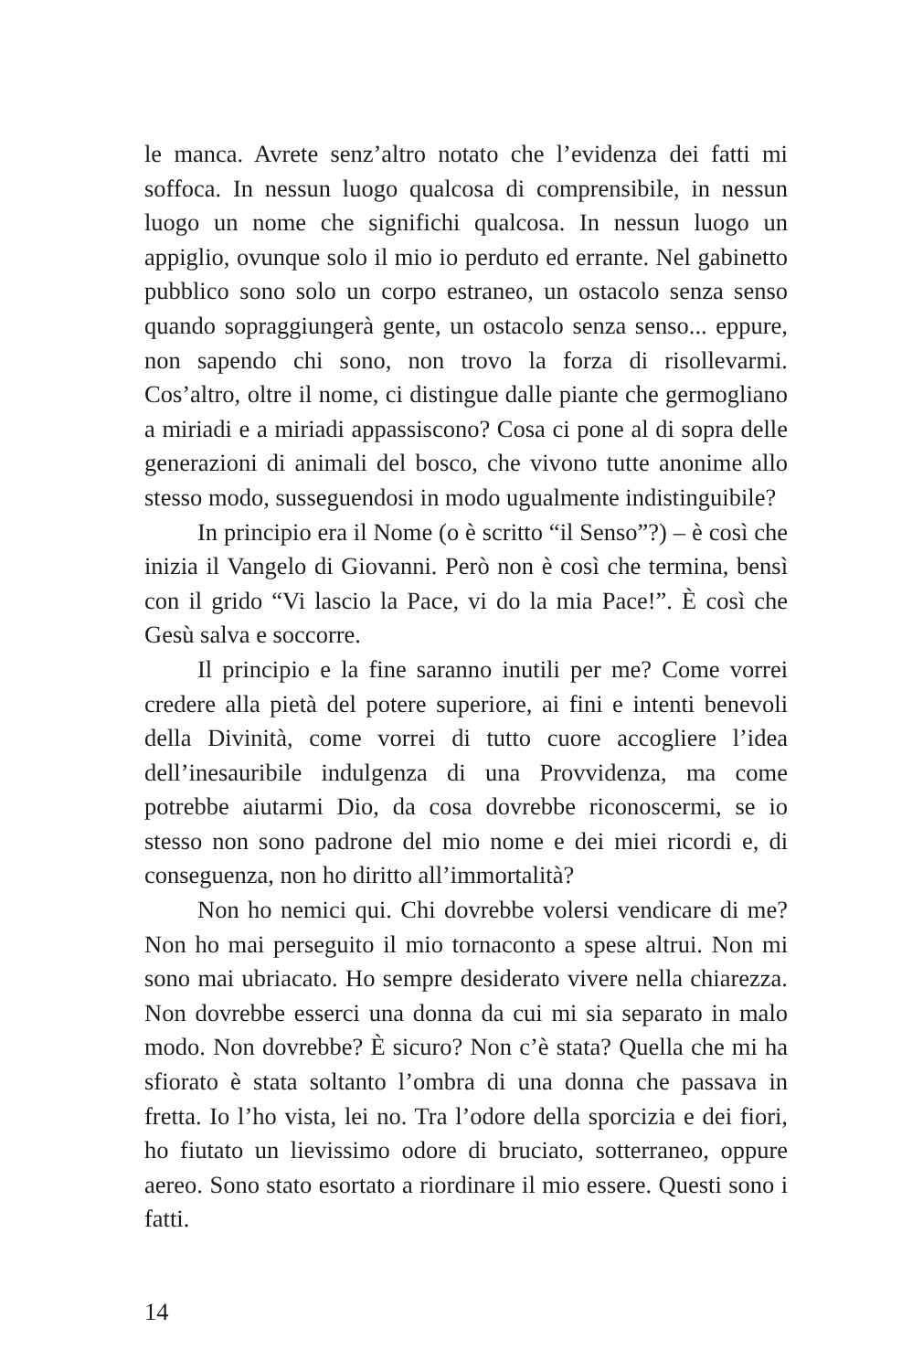le manca. Avrete senz’altro notato che l’evidenza dei fatti mi soffoca. In nessun luogo qualcosa di comprensibile, in nessun luogo un nome che significhi qualcosa. In nessun luogo un appiglio, ovunque solo il mio io perduto ed errante. Nel gabinetto pubblico sono solo un corpo estraneo, un ostacolo senza senso quando sopraggiungerà gente, un ostacolo senza senso... eppure, non sapendo chi sono, non trovo la forza di risollevarmi. Cos’altro, oltre il nome, ci distingue dalle piante che germogliano a miriadi e a miriadi appassiscono? Cosa ci pone al di sopra delle generazioni di animali del bosco, che vivono tutte anonime allo stesso modo, susseguendosi in modo ugualmente indistinguibile?
In principio era il Nome (o è scritto “il Senso”?) – è così che inizia il Vangelo di Giovanni. Però non è così che termina, bensì con il grido “Vi lascio la Pace, vi do la mia Pace!”. È così che Gesù salva e soccorre.
Il principio e la fine saranno inutili per me? Come vorrei credere alla pietà del potere superiore, ai fini e intenti benevoli della Divinità, come vorrei di tutto cuore accogliere l’idea dell’inesauribile indulgenza di una Provvidenza, ma come potrebbe aiutarmi Dio, da cosa dovrebbe riconoscermi, se io stesso non sono padrone del mio nome e dei miei ricordi e, di conseguenza, non ho diritto all’immortalità?
Non ho nemici qui. Chi dovrebbe volersi vendicare di me? Non ho mai perseguito il mio tornaconto a spese altrui. Non mi sono mai ubriacato. Ho sempre desiderato vivere nella chiarezza. Non dovrebbe esserci una donna da cui mi sia separato in malo modo. Non dovrebbe? È sicuro? Non c’è stata? Quella che mi ha sfiorato è stata soltanto l’ombra di una donna che passava in fretta. Io l’ho vista, lei no. Tra l’odore della sporcizia e dei fiori, ho fiutato un lievissimo odore di bruciato, sotterraneo, oppure aereo. Sono stato esortato a riordinare il mio essere. Questi sono i fatti.
14